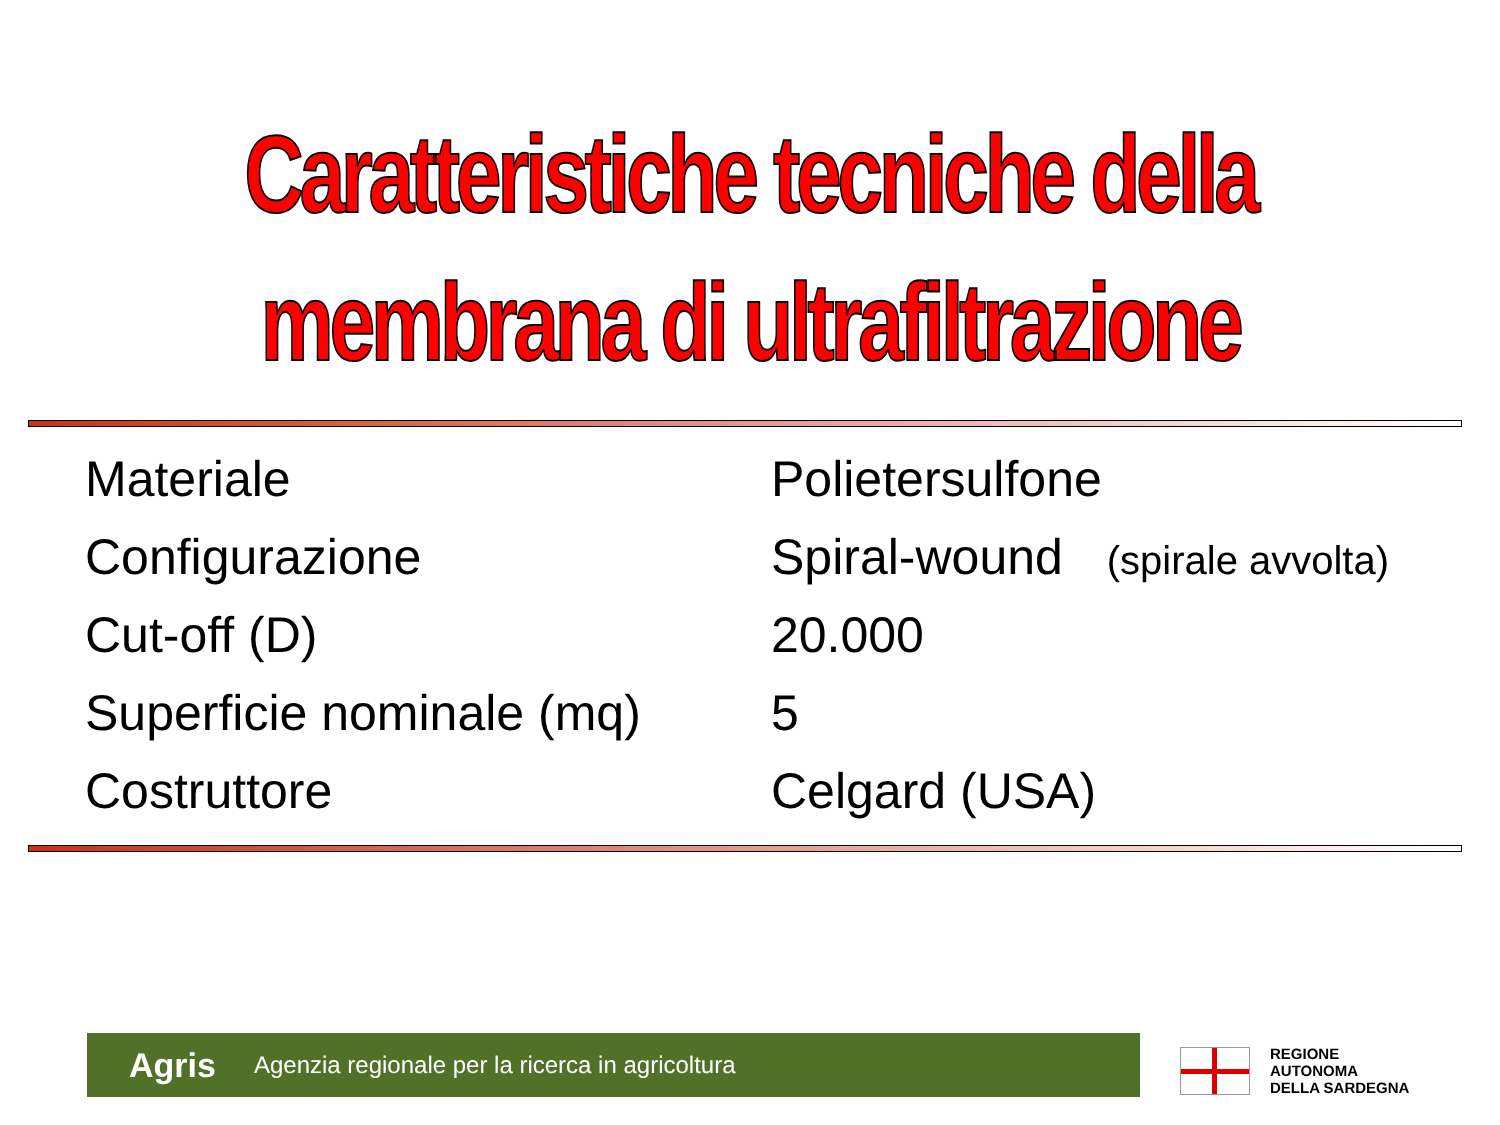Caratteristiche tecniche della
membrana di ultrafiltrazione
| Materiale | Polietersulfone |
| Configurazione | Spiral-wound (spirale avvolta) |
| Cut-off (D) | 20.000 |
| Superficie nominale (mq) | 5 |
| Costruttore | Celgard (USA) |
Agris Agenzia regionale per la ricerca in agricoltura
REGIONE
AUTONOMA
DELLA SARDEGNA